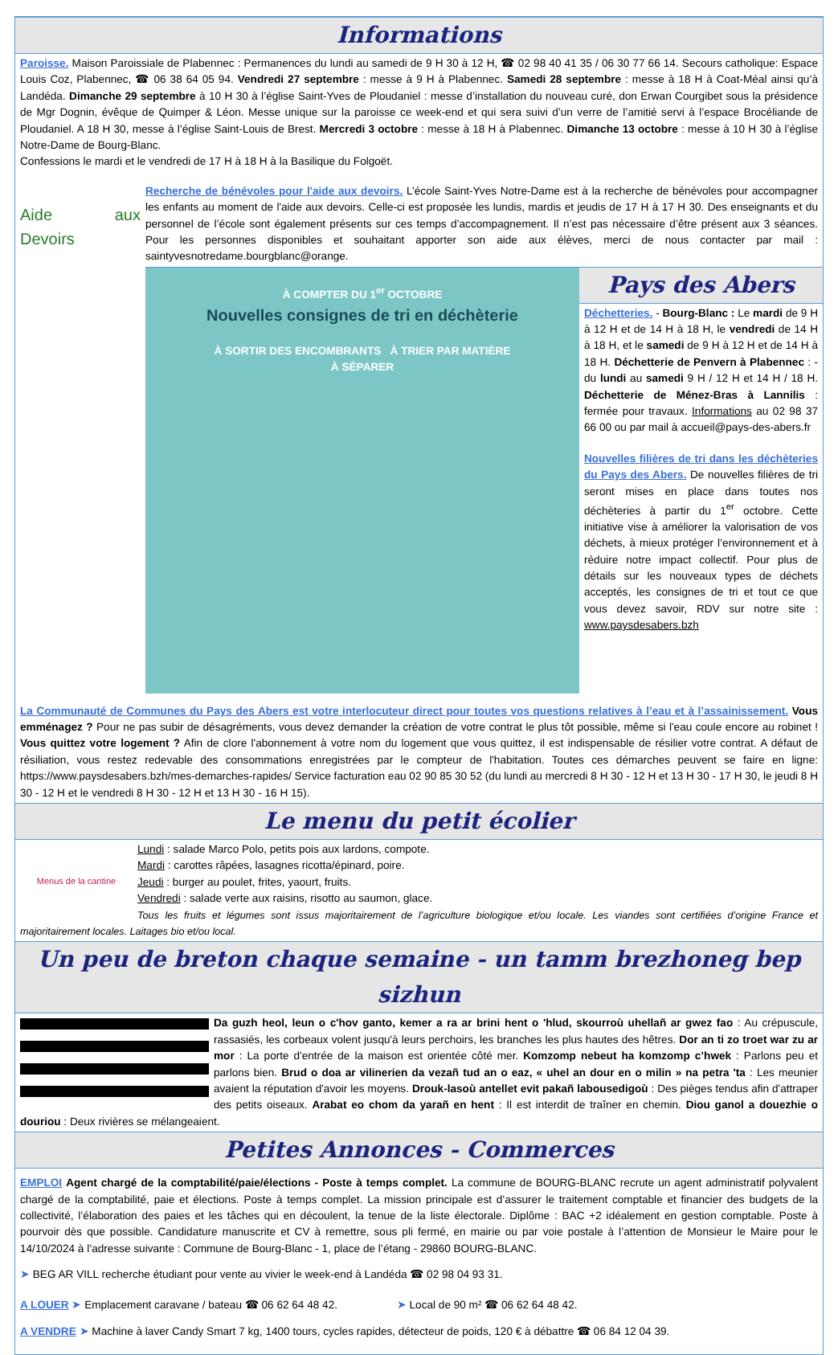Informations
Paroisse. Maison Paroissiale de Plabennec : Permanences du lundi au samedi de 9 H 30 à 12 H, ☎ 02 98 40 41 35 / 06 30 77 66 14. Secours catholique: Espace Louis Coz, Plabennec, ☎ 06 38 64 05 94. Vendredi 27 septembre : messe à 9 H à Plabennec. Samedi 28 septembre : messe à 18 H à Coat-Méal ainsi qu’à Landéda. Dimanche 29 septembre à 10 H 30 à l’église Saint-Yves de Ploudaniel : messe d’installation du nouveau curé, don Erwan Courgibet sous la présidence de Mgr Dognin, évêque de Quimper & Léon. Messe unique sur la paroisse ce week-end et qui sera suivi d’un verre de l’amitié servi à l’espace Brocéliande de Ploudaniel. A 18 H 30, messe à l’église Saint-Louis de Brest. Mercredi 3 octobre : messe à 18 H à Plabennec. Dimanche 13 octobre : messe à 10 H 30 à l’église Notre-Dame de Bourg-Blanc.
Confessions le mardi et le vendredi de 17 H à 18 H à la Basilique du Folgoët.
Aide aux Devoirs
Recherche de bénévoles pour l'aide aux devoirs. L’école Saint-Yves Notre-Dame est à la recherche de bénévoles pour accompagner les enfants au moment de l'aide aux devoirs. Celle-ci est proposée les lundis, mardis et jeudis de 17 H à 17 H 30. Des enseignants et du personnel de l’école sont également présents sur ces temps d’accompagnement. Il n’est pas nécessaire d’être présent aux 3 séances. Pour les personnes disponibles et souhaitant apporter son aide aux élèves, merci de nous contacter par mail : saintyvesnotredame.bourgblanc@orange.
À COMPTER DU 1<sup>er</sup> OCTOBRE
Nouvelles consignes de tri en déchèterie
À SORTIR DES ENCOMBRANTS À TRIER PAR MATIÈRE
À SÉPARER
Pays des Abers
Déchetteries. - Bourg-Blanc : Le mardi de 9 H à 12 H et de 14 H à 18 H, le vendredi de 14 H à 18 H, et le samedi de 9 H à 12 H et de 14 H à 18 H. Déchetterie de Penvern à Plabennec : - du lundi au samedi 9 H / 12 H et 14 H / 18 H. Déchetterie de Ménez-Bras à Lannilis : fermée pour travaux. Informations au 02 98 37 66 00 ou par mail à accueil@pays-des-abers.fr
Nouvelles filières de tri dans les déchèteries du Pays des Abers. De nouvelles filières de tri seront mises en place dans toutes nos déchèteries à partir du 1<sup>er</sup> octobre. Cette initiative vise à améliorer la valorisation de vos déchets, à mieux protéger l’environnement et à réduire notre impact collectif. Pour plus de détails sur les nouveaux types de déchets acceptés, les consignes de tri et tout ce que vous devez savoir, RDV sur notre site : www.paysdesabers.bzh
La Communauté de Communes du Pays des Abers est votre interlocuteur direct pour toutes vos questions relatives à l’eau et à l’assainissement. Vous emménagez ? Pour ne pas subir de désagréments, vous devez demander la création de votre contrat le plus tôt possible, même si l'eau coule encore au robinet ! Vous quittez votre logement ? Afin de clore l'abonnement à votre nom du logement que vous quittez, il est indispensable de résilier votre contrat. A défaut de résiliation, vous restez redevable des consommations enregistrées par le compteur de l'habitation. Toutes ces démarches peuvent se faire en ligne: https://www.paysdesabers.bzh/mes-demarches-rapides/ Service facturation eau 02 90 85 30 52 (du lundi au mercredi 8 H 30 - 12 H et 13 H 30 - 17 H 30, le jeudi 8 H 30 - 12 H et le vendredi 8 H 30 - 12 H et 13 H 30 - 16 H 15).
Le menu du petit écolier
Menus de la cantine
Lundi : salade Marco Polo, petits pois aux lardons, compote.
Mardi : carottes râpées, lasagnes ricotta/épinard, poire.
Jeudi : burger au poulet, frites, yaourt, fruits.
Vendredi : salade verte aux raisins, risotto au saumon, glace.
Tous les fruits et légumes sont issus majoritairement de l’agriculture biologique et/ou locale. Les viandes sont certifiées d’origine France et majoritairement locales. Laitages bio et/ou local.
Un peu de breton chaque semaine - un tamm brezhoneg bep sizhun
Da guzh heol, leun o c'hov ganto, kemer a ra ar brini hent o 'hlud, skourroù uhellañ ar gwez fao : Au crépuscule, rassasiés, les corbeaux volent jusqu'à leurs perchoirs, les branches les plus hautes des hêtres. Dor an ti zo troet war zu ar mor : La porte d'entrée de la maison est orientée côté mer. Komzomp nebeut ha komzomp c’hwek : Parlons peu et parlons bien. Brud o doa ar vilinerien da vezañ tud an o eaz, « uhel an dour en o milin » na petra 'ta : Les meunier avaient la réputation d'avoir les moyens. Drouk-lasoù antellet evit pakañ labousedigoù : Des pièges tendus afin d'attraper des petits oiseaux. Arabat eo chom da yarañ en hent : Il est interdit de traîner en chemin. Diou ganol a douezhie o douriou : Deux rivières se mélangeaient.
Petites Annonces - Commerces
EMPLOI Agent chargé de la comptabilité/paie/élections - Poste à temps complet. La commune de BOURG-BLANC recrute un agent administratif polyvalent chargé de la comptabilité, paie et élections. Poste à temps complet. La mission principale est d’assurer le traitement comptable et financier des budgets de la collectivité, l’élaboration des paies et les tâches qui en découlent, la tenue de la liste électorale. Diplôme : BAC +2 idéalement en gestion comptable. Poste à pourvoir dès que possible. Candidature manuscrite et CV à remettre, sous pli fermé, en mairie ou par voie postale à l’attention de Monsieur le Maire pour le 14/10/2024 à l’adresse suivante : Commune de Bourg-Blanc - 1, place de l’étang - 29860 BOURG-BLANC.
➤ BEG AR VILL recherche étudiant pour vente au vivier le week-end à Landéda ☎ 02 98 04 93 31.
A LOUER ➤ Emplacement caravane / bateau ☎ 06 62 64 48 42. ➤ Local de 90 m² ☎ 06 62 64 48 42.
A VENDRE ➤ Machine à laver Candy Smart 7 kg, 1400 tours, cycles rapides, détecteur de poids, 120 € à débattre ☎ 06 84 12 04 39.